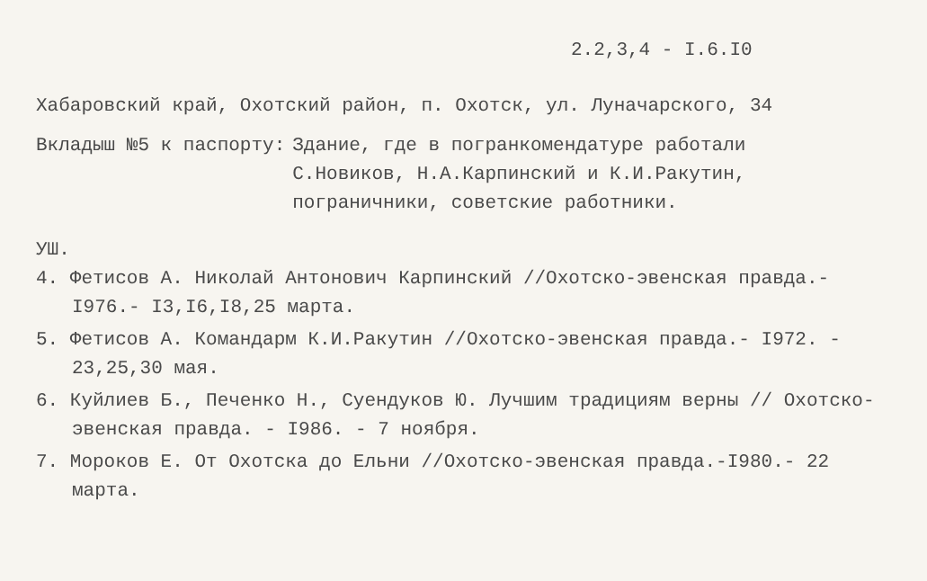2.2,3,4 - I.6.I0
Хабаровский край, Охотский район, п. Охотск, ул. Луначарского, 34
Вкладыш №5 к паспорту: Здание, где в погранкомендатуре работали
С.Новиков, Н.А.Карпинский и К.И.Ракутин,
пограничники, советские работники.
УШ.
4. Фетисов А. Николай Антонович Карпинский //Охотско-эвенская правда.- I976.- I3,I6,I8,25 марта.
5. Фетисов А. Командарм К.И.Ракутин //Охотско-эвенская правда.- I972. - 23,25,30 мая.
6. Куйлиев Б., Печенко Н., Суендуков Ю. Лучшим традициям верны // Охотско-эвенская правда. - I986. - 7 ноября.
7. Мороков Е. От Охотска до Ельни //Охотско-эвенская правда.-I980.- 22 марта.